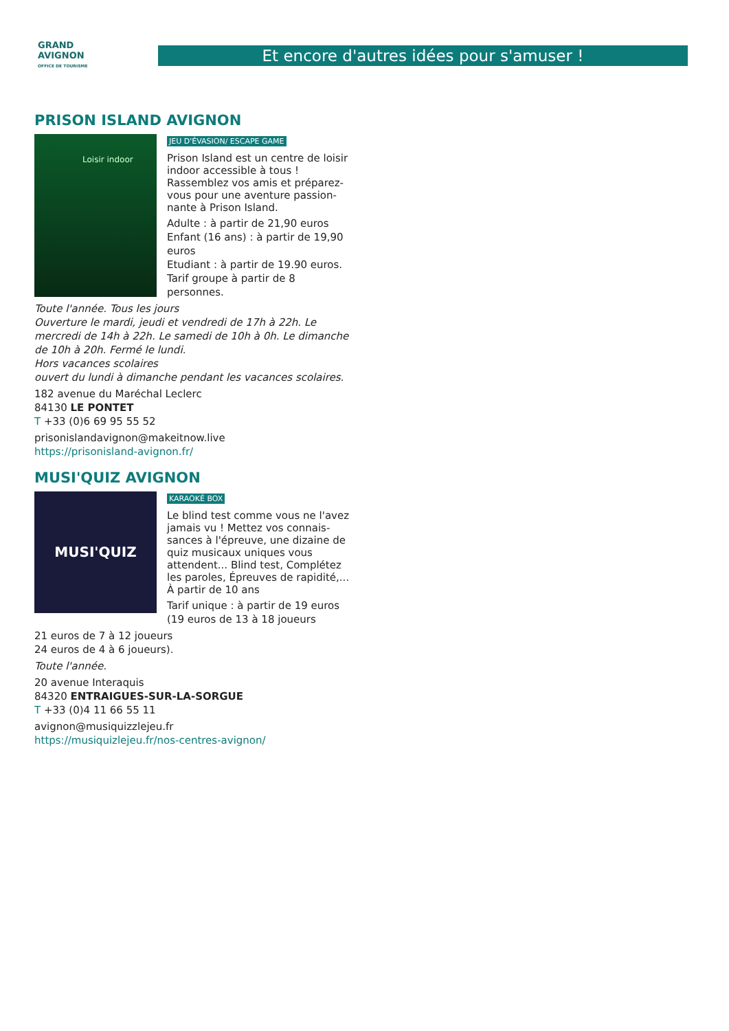GRAND
AVIGNON
OFFICE DE TOURISME
Et encore d'autres idées pour s'amuser !
PRISON ISLAND AVIGNON
Loisir indoor
JEU D'ÉVASION/ ESCAPE GAME
Prison Island est un centre de loisir indoor accessible à tous ! Rassemblez vos amis et préparez-vous pour une aventure passion-nante à Prison Island.
Adulte : à partir de 21,90 euros
Enfant (16 ans) : à partir de 19,90 euros
Etudiant : à partir de 19.90 euros. Tarif groupe à partir de 8 personnes.
Toute l'année. Tous les jours
Ouverture le mardi, jeudi et vendredi de 17h à 22h. Le mercredi de 14h à 22h. Le samedi de 10h à 0h. Le dimanche de 10h à 20h. Fermé le lundi.
Hors vacances scolaires
ouvert du lundi à dimanche pendant les vacances scolaires.
182 avenue du Maréchal Leclerc
84130 LE PONTET
T +33 (0)6 69 95 55 52
prisonislandavignon@makeitnow.live
https://prisonisland-avignon.fr/
MUSI'QUIZ AVIGNON
MUSI'QUIZ
KARAOKÉ BOX
Le blind test comme vous ne l'avez jamais vu ! Mettez vos connais-sances à l'épreuve, une dizaine de quiz musicaux uniques vous attendent... Blind test, Complétez les paroles, Épreuves de rapidité,... À partir de 10 ans
Tarif unique : à partir de 19 euros (19 euros de 13 à 18 joueurs
21 euros de 7 à 12 joueurs
24 euros de 4 à 6 joueurs).
Toute l'année.
20 avenue Interaquis
84320 ENTRAIGUES-SUR-LA-SORGUE
T +33 (0)4 11 66 55 11
avignon@musiquizzlejeu.fr
https://musiquizlejeu.fr/nos-centres-avignon/